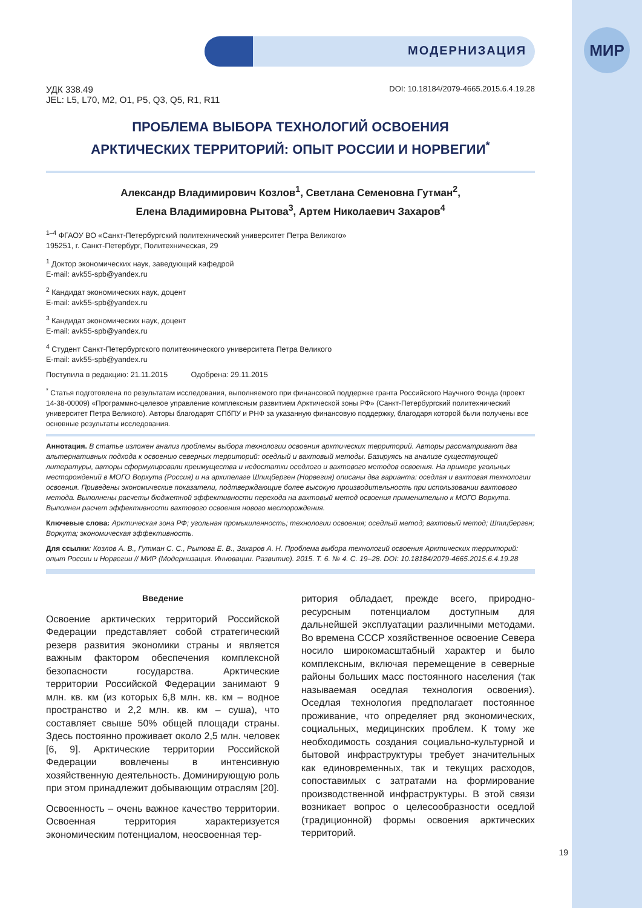МИР
МОДЕРНИЗАЦИЯ
УДК 338.49
JEL: L5, L70, M2, O1, P5, Q3, Q5, R1, R11
DOI: 10.18184/2079-4665.2015.6.4.19.28
ПРОБЛЕМА ВЫБОРА ТЕХНОЛОГИЙ ОСВОЕНИЯ
АРКТИЧЕСКИХ ТЕРРИТОРИЙ: ОПЫТ РОССИИ И НОРВЕГИИ<sup>*</sup>
Александр Владимирович Козлов<sup>1</sup>, Светлана Семеновна Гутман<sup>2</sup>,
Елена Владимировна Рытова<sup>3</sup>, Артем Николаевич Захаров<sup>4</sup>
<sup>1–4</sup> ФГАОУ ВО «Санкт-Петербургский политехнический университет Петра Великого»
195251, г. Санкт-Петербург, Политехническая, 29
<sup>1</sup> Доктор экономических наук, заведующий кафедрой
E-mail: avk55-spb@yandex.ru
<sup>2</sup> Кандидат экономических наук, доцент
E-mail: avk55-spb@yandex.ru
<sup>3</sup> Кандидат экономических наук, доцент
E-mail: avk55-spb@yandex.ru
<sup>4</sup> Студент Санкт-Петербургского политехнического университета Петра Великого
E-mail: avk55-spb@yandex.ru
Поступила в редакцию: 21.11.2015 Одобрена: 29.11.2015
<sup>*</sup> Статья подготовлена по результатам исследования, выполняемого при финансовой поддержке гранта Российского Научного Фонда (проект 14-38-00009) «Программно-целевое управление комплексным развитием Арктической зоны РФ» (Санкт-Петербургский политехнический университет Петра Великого). Авторы благодарят СПбПУ и РНФ за указанную финансовую поддержку, благодаря которой были получены все основные результаты исследования.
Аннотация. В статье изложен анализ проблемы выбора технологии освоения арктических территорий. Авторы рассматривают два альтернативных подхода к освоению северных территорий: оседлый и вахтовый методы. Базируясь на анализе существующей литературы, авторы сформулировали преимущества и недостатки оседлого и вахтового методов освоения. На примере угольных месторождений в МОГО Воркута (Россия) и на архипелаге Шпицберген (Норвегия) описаны два варианта: оседлая и вахтовая технологии освоения. Приведены экономические показатели, подтверждающие более высокую производительность при использовании вахтового метода. Выполнены расчеты бюджетной эффективности перехода на вахтовый метод освоения применительно к МОГО Воркута. Выполнен расчет эффективности вахтового освоения нового месторождения.
Ключевые слова: Арктическая зона РФ; угольная промышленность; технологии освоения; оседлый метод; вахтовый метод; Шпицберген; Воркута; экономическая эффективность.
Для ссылки: Козлов А. В., Гутман С. С., Рытова Е. В., Захаров А. Н. Проблема выбора технологий освоения Арктических территорий: опыт России и Норвегии // МИР (Модернизация. Инновации. Развитие). 2015. Т. 6. № 4. С. 19–28. DOI: 10.18184/2079-4665.2015.6.4.19.28
Введение
Освоение арктических территорий Российской Федерации представляет собой стратегический резерв развития экономики страны и является важным фактором обеспечения комплексной безопасности государства. Арктические территории Российской Федерации занимают 9 млн. кв. км (из которых 6,8 млн. кв. км – водное пространство и 2,2 млн. кв. км – суша), что составляет свыше 50% общей площади страны. Здесь постоянно проживает около 2,5 млн. человек [6, 9]. Арктические территории Российской Федерации вовлечены в интенсивную хозяйственную деятельность. Доминирующую роль при этом принадлежит добывающим отраслям [20].
Освоенность – очень важное качество территории. Освоенная территория характеризуется экономическим потенциалом, неосвоенная тер-
ритория обладает, прежде всего, природно-ресурсным потенциалом доступным для дальнейшей эксплуатации различными методами. Во времена СССР хозяйственное освоение Севера носило широкомасштабный характер и было комплексным, включая перемещение в северные районы больших масс постоянного населения (так называемая оседлая технология освоения). Оседлая технология предполагает постоянное проживание, что определяет ряд экономических, социальных, медицинских проблем. К тому же необходимость создания социально-культурной и бытовой инфраструктуры требует значительных как единовременных, так и текущих расходов, сопоставимых с затратами на формирование производственной инфраструктуры. В этой связи возникает вопрос о целесообразности оседлой (традиционной) формы освоения арктических территорий.
19